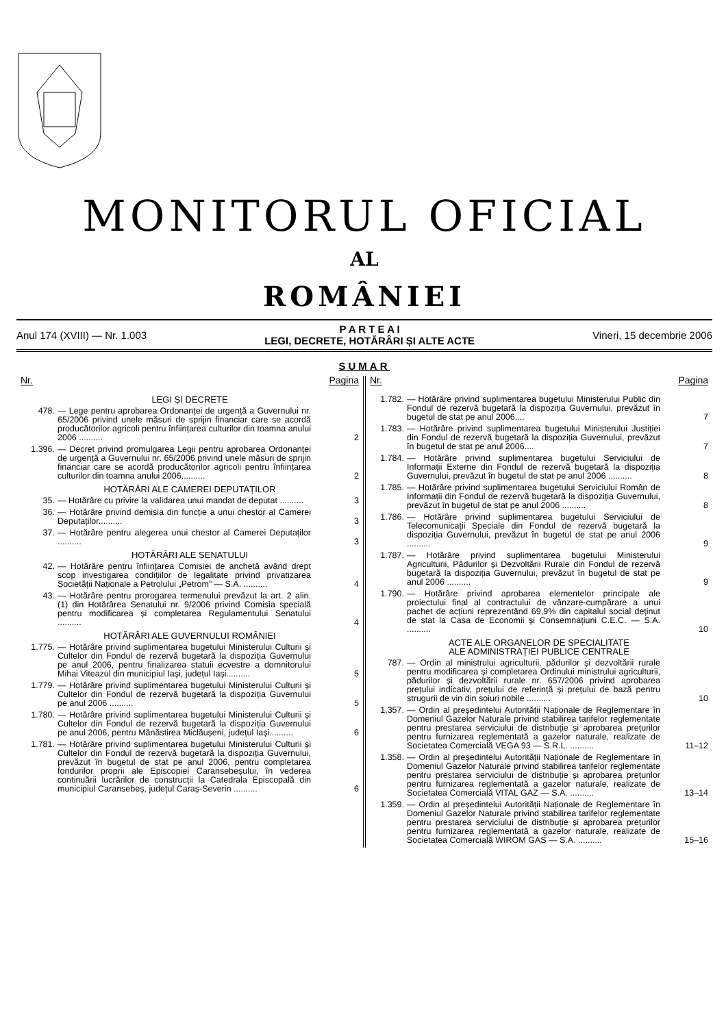MONITORUL OFICIAL
AL
ROMÂNIEI
Anul 174 (XVIII) — Nr. 1.003
P A R T E A I
LEGI, DECRETE, HOTĂRÂRI ȘI ALTE ACTE
Vineri, 15 decembrie 2006
SUMAR
Nr. Pagina
LEGI ȘI DECRETE
478. — Lege pentru aprobarea Ordonanței de urgență a Guvernului nr. 65/2006 privind unele măsuri de sprijin financiar care se acordă producătorilor agricoli pentru înființarea culturilor din toamna anului 2006 ..........
2
1.396. — Decret privind promulgarea Legii pentru aprobarea Ordonanței de urgență a Guvernului nr. 65/2006 privind unele măsuri de sprijin financiar care se acordă producătorilor agricoli pentru înființarea culturilor din toamna anului 2006..........
2
HOTĂRÂRI ALE CAMEREI DEPUTAȚILOR
35. — Hotărâre cu privire la validarea unui mandat de deputat ..........
3
36. — Hotărâre privind demisia din funcție a unui chestor al Camerei Deputaților..........
3
37. — Hotărâre pentru alegerea unui chestor al Camerei Deputaților ..........
3
HOTĂRÂRI ALE SENATULUI
42. — Hotărâre pentru înființarea Comisiei de anchetă având drept scop investigarea condițiilor de legalitate privind privatizarea Societății Naționale a Petrolului „Petrom” — S.A. ..........
4
43. — Hotărâre pentru prorogarea termenului prevăzut la art. 2 alin. (1) din Hotărârea Senatului nr. 9/2006 privind Comisia specială pentru modificarea și completarea Regulamentului Senatului ..........
4
HOTĂRÂRI ALE GUVERNULUI ROMÂNIEI
1.775. — Hotărâre privind suplimentarea bugetului Ministerului Culturii și Cultelor din Fondul de rezervă bugetară la dispoziția Guvernului pe anul 2006, pentru finalizarea statuii ecvestre a domnitorului Mihai Viteazul din municipiul Iași, județul Iași..........
5
1.779. — Hotărâre privind suplimentarea bugetului Ministerului Culturii și Cultelor din Fondul de rezervă bugetară la dispoziția Guvernului pe anul 2006 ..........
5
1.780. — Hotărâre privind suplimentarea bugetului Ministerului Culturii și Cultelor din Fondul de rezervă bugetară la dispoziția Guvernului pe anul 2006, pentru Mănăstirea Miclăușeni, județul Iași..........
6
1.781. — Hotărâre privind suplimentarea bugetului Ministerului Culturii și Cultelor din Fondul de rezervă bugetară la dispoziția Guvernului, prevăzut în bugetul de stat pe anul 2006, pentru completarea fondurilor proprii ale Episcopiei Caransebeșului, în vederea continuării lucrărilor de construcții la Catedrala Episcopală din municipiul Caransebeș, județul Caraș-Severin ..........
6
Nr. Pagina
1.782. — Hotărâre privind suplimentarea bugetului Ministerului Public din Fondul de rezervă bugetară la dispoziția Guvernului, prevăzut în bugetul de stat pe anul 2006....
7
1.783. — Hotărâre privind suplimentarea bugetului Ministerului Justiției din Fondul de rezervă bugetară la dispoziția Guvernului, prevăzut în bugetul de stat pe anul 2006....
7
1.784. — Hotărâre privind suplimentarea bugetului Serviciului de Informații Externe din Fondul de rezervă bugetară la dispoziția Guvernului, prevăzut în bugetul de stat pe anul 2006 ..........
8
1.785. — Hotărâre privind suplimentarea bugetului Serviciului Român de Informații din Fondul de rezervă bugetară la dispoziția Guvernului, prevăzut în bugetul de stat pe anul 2006 ..........
8
1.786. — Hotărâre privind suplimentarea bugetului Serviciului de Telecomunicații Speciale din Fondul de rezervă bugetară la dispoziția Guvernului, prevăzut în bugetul de stat pe anul 2006 ..........
9
1.787. — Hotărâre privind suplimentarea bugetului Ministerului Agriculturii, Pădurilor și Dezvoltării Rurale din Fondul de rezervă bugetară la dispoziția Guvernului, prevăzut în bugetul de stat pe anul 2006 ..........
9
1.790. — Hotărâre privind aprobarea elementelor principale ale proiectului final al contractului de vânzare-cumpărare a unui pachet de acțiuni reprezentând 69,9% din capitalul social deținut de stat la Casa de Economii și Consemnațiuni C.E.C. — S.A. ..........
10
ACTE ALE ORGANELOR DE SPECIALITATE
ALE ADMINISTRAȚIEI PUBLICE CENTRALE
787. — Ordin al ministrului agriculturii, pădurilor și dezvoltării rurale pentru modificarea și completarea Ordinului ministrului agriculturii, pădurilor și dezvoltării rurale nr. 657/2006 privind aprobarea prețului indicativ, prețului de referință și prețului de bază pentru strugurii de vin din soiuri nobile ..........
10
1.357. — Ordin al președintelui Autorității Naționale de Reglementare în Domeniul Gazelor Naturale privind stabilirea tarifelor reglementate pentru prestarea serviciului de distribuție și aprobarea prețurilor pentru furnizarea reglementată a gazelor naturale, realizate de Societatea Comercială VEGA 93 — S.R.L. ..........
11–12
1.358. — Ordin al președintelui Autorității Naționale de Reglementare în Domeniul Gazelor Naturale privind stabilirea tarifelor reglementate pentru prestarea serviciului de distribuție și aprobarea prețurilor pentru furnizarea reglementată a gazelor naturale, realizate de Societatea Comercială VITAL GAZ — S.A. ..........
13–14
1.359. — Ordin al președintelui Autorității Naționale de Reglementare în Domeniul Gazelor Naturale privind stabilirea tarifelor reglementate pentru prestarea serviciului de distribuție și aprobarea prețurilor pentru furnizarea reglementată a gazelor naturale, realizate de Societatea Comercială WIROM GAS — S.A. ..........
15–16